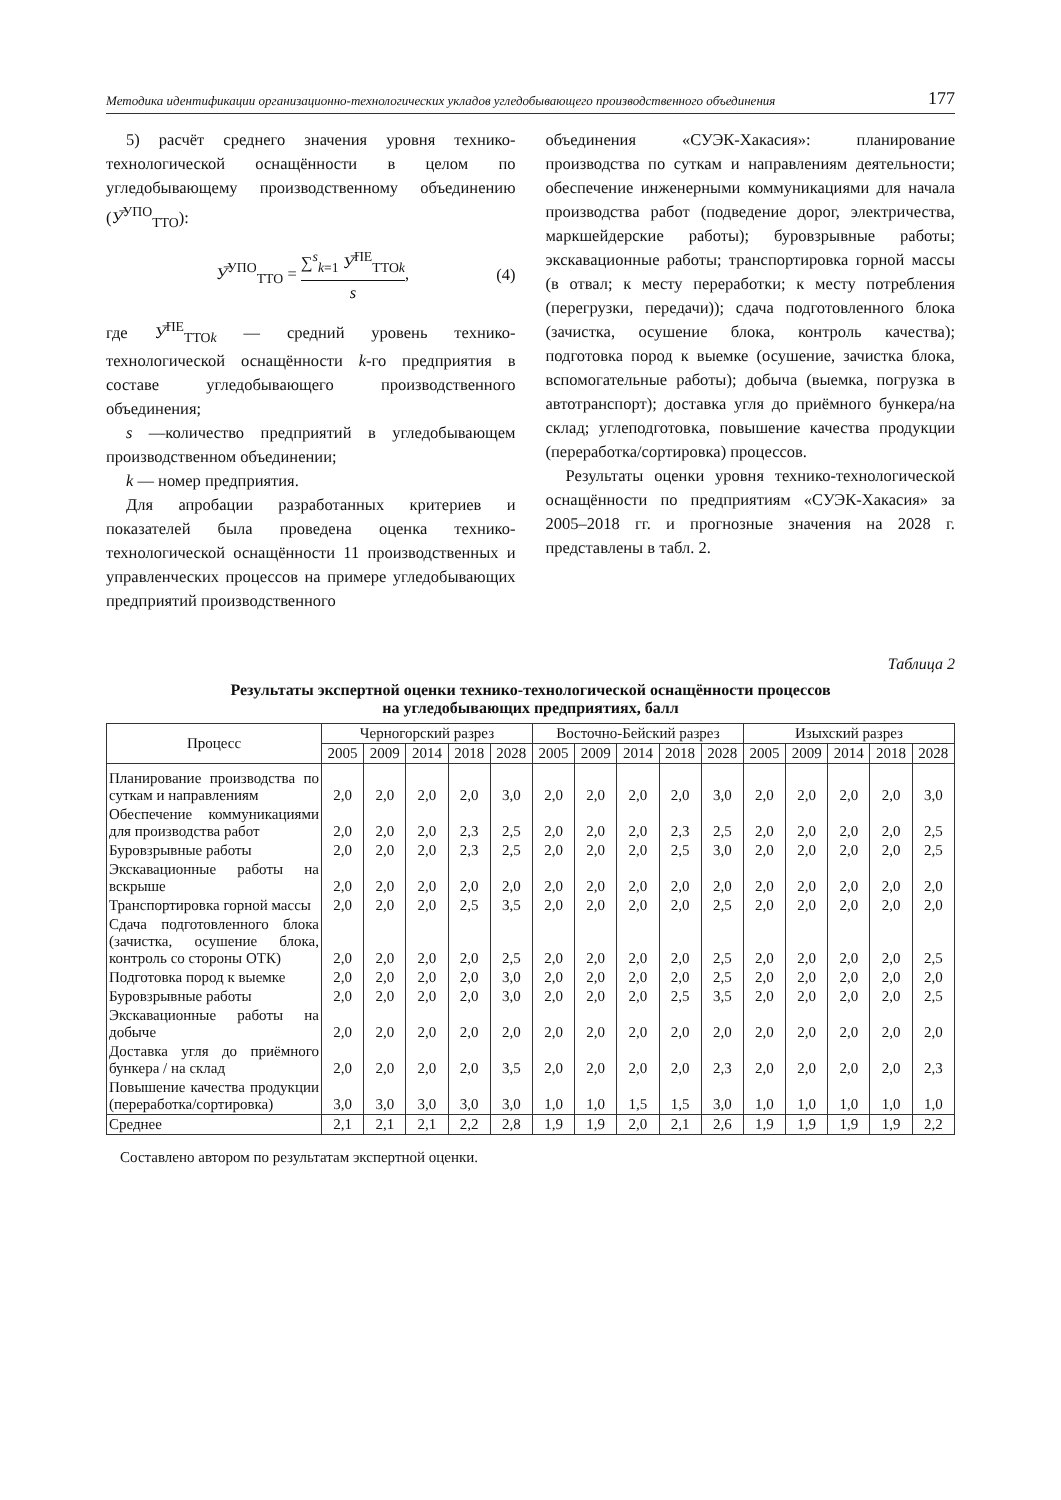Методика идентификации организационно-технологических укладов угледобывающего производственного объединения 177
5) расчёт среднего значения уровня технико-технологической оснащённости в целом по угледобывающему производственному объединению (У̅<sup>УПО</sup><sub>ТТО</sub>):
У̅<sup>УПО</sup><sub>ТТО</sub> = ∑<sup>s</sup><sub>k=1</sub> У̅<sup>ПЕ</sup><sub>ТТОk</sub> s, (4)
где У̅<sup>ПЕ</sup><sub>ТТОk</sub> — средний уровень технико-технологической оснащённости k-го предприятия в составе угледобывающего производственного объединения;
s —количество предприятий в угледобывающем производственном объединении;
k — номер предприятия.
Для апробации разработанных критериев и показателей была проведена оценка технико-технологической оснащённости 11 производственных и управленческих процессов на примере угледобывающих предприятий производственного
объединения «СУЭК-Хакасия»: планирование производства по суткам и направлениям деятельности; обеспечение инженерными коммуникациями для начала производства работ (подведение дорог, электричества, маркшейдерские работы); буровзрывные работы; экскавационные работы; транспортировка горной массы (в отвал; к месту переработки; к месту потребления (перегрузки, передачи)); сдача подготовленного блока (зачистка, осушение блока, контроль качества); подготовка пород к выемке (осушение, зачистка блока, вспомогательные работы); добыча (выемка, погрузка в автотранспорт); доставка угля до приёмного бункера/на склад; углеподготовка, повышение качества продукции (переработка/сортировка) процессов.
Результаты оценки уровня технико-технологической оснащённости по предприятиям «СУЭК-Хакасия» за 2005–2018 гг. и прогнозные значения на 2028 г. представлены в табл. 2.
Таблица 2
Результаты экспертной оценки технико-технологической оснащённости процессов
на угледобывающих предприятиях, балл
| Процесс | Черногорский разрез | | | | | Восточно-Бейский разрез | | | | | Изыхский разрез | | | | |
| --- | --- | --- | --- | --- | --- | --- | --- | --- | --- | --- | --- | --- | --- | --- | --- |
| | 2005 | 2009 | 2014 | 2018 | 2028 | 2005 | 2009 | 2014 | 2018 | 2028 | 2005 | 2009 | 2014 | 2018 | 2028 |
| Планирование производства по суткам и направлениям | 2,0 | 2,0 | 2,0 | 2,0 | 3,0 | 2,0 | 2,0 | 2,0 | 2,0 | 3,0 | 2,0 | 2,0 | 2,0 | 2,0 | 3,0 |
| Обеспечение коммуникациями для производства работ | 2,0 | 2,0 | 2,0 | 2,3 | 2,5 | 2,0 | 2,0 | 2,0 | 2,3 | 2,5 | 2,0 | 2,0 | 2,0 | 2,0 | 2,5 |
| Буровзрывные работы | 2,0 | 2,0 | 2,0 | 2,3 | 2,5 | 2,0 | 2,0 | 2,0 | 2,5 | 3,0 | 2,0 | 2,0 | 2,0 | 2,0 | 2,5 |
| Экскавационные работы на вскрыше | 2,0 | 2,0 | 2,0 | 2,0 | 2,0 | 2,0 | 2,0 | 2,0 | 2,0 | 2,0 | 2,0 | 2,0 | 2,0 | 2,0 | 2,0 |
| Транспортировка горной массы | 2,0 | 2,0 | 2,0 | 2,5 | 3,5 | 2,0 | 2,0 | 2,0 | 2,0 | 2,5 | 2,0 | 2,0 | 2,0 | 2,0 | 2,0 |
| Сдача подготовленного блока (зачистка, осушение блока, контроль со стороны ОТК) | 2,0 | 2,0 | 2,0 | 2,0 | 2,5 | 2,0 | 2,0 | 2,0 | 2,0 | 2,5 | 2,0 | 2,0 | 2,0 | 2,0 | 2,5 |
| Подготовка пород к выемке | 2,0 | 2,0 | 2,0 | 2,0 | 3,0 | 2,0 | 2,0 | 2,0 | 2,0 | 2,5 | 2,0 | 2,0 | 2,0 | 2,0 | 2,0 |
| Буровзрывные работы | 2,0 | 2,0 | 2,0 | 2,0 | 3,0 | 2,0 | 2,0 | 2,0 | 2,5 | 3,5 | 2,0 | 2,0 | 2,0 | 2,0 | 2,5 |
| Экскавационные работы на добыче | 2,0 | 2,0 | 2,0 | 2,0 | 2,0 | 2,0 | 2,0 | 2,0 | 2,0 | 2,0 | 2,0 | 2,0 | 2,0 | 2,0 | 2,0 |
| Доставка угля до приёмного бункера / на склад | 2,0 | 2,0 | 2,0 | 2,0 | 3,5 | 2,0 | 2,0 | 2,0 | 2,0 | 2,3 | 2,0 | 2,0 | 2,0 | 2,0 | 2,3 |
| Повышение качества продукции (переработка/сортировка) | 3,0 | 3,0 | 3,0 | 3,0 | 3,0 | 1,0 | 1,0 | 1,5 | 1,5 | 3,0 | 1,0 | 1,0 | 1,0 | 1,0 | 1,0 |
| Среднее | 2,1 | 2,1 | 2,1 | 2,2 | 2,8 | 1,9 | 1,9 | 2,0 | 2,1 | 2,6 | 1,9 | 1,9 | 1,9 | 1,9 | 2,2 |
Составлено автором по результатам экспертной оценки.